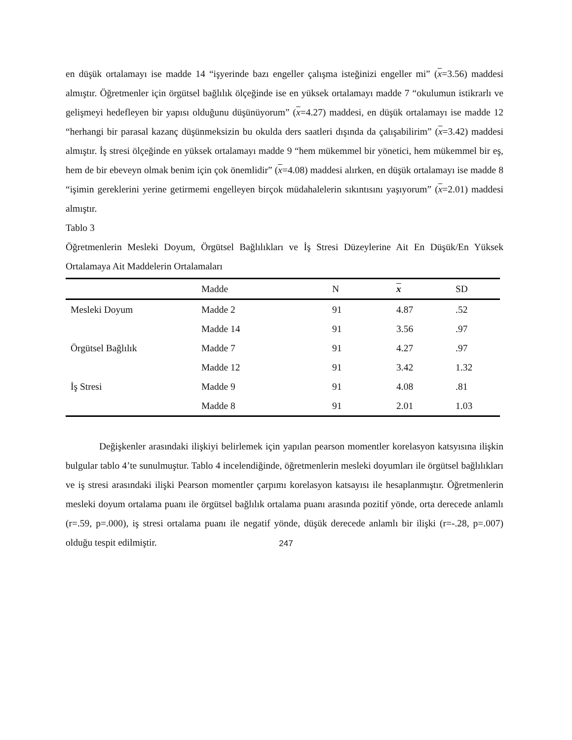en düşük ortalamayı ise madde 14 “işyerinde bazı engeller çalışma isteğinizi engeller mi” (x=3.56) maddesi almıştır. Öğretmenler için örgütsel bağlılık ölçeğinde ise en yüksek ortalamayı madde 7 “okulumun istikrarlı ve gelişmeyi hedefleyen bir yapısı olduğunu düşünüyorum” (x=4.27) maddesi, en düşük ortalamayı ise madde 12 “herhangi bir parasal kazanç düşünmeksizin bu okulda ders saatleri dışında da çalışabilirim” (x=3.42) maddesi almıştır. İş stresi ölçeğinde en yüksek ortalamayı madde 9 “hem mükemmel bir yönetici, hem mükemmel bir eş, hem de bir ebeveyn olmak benim için çok önemlidir” (x=4.08) maddesi alırken, en düşük ortalamayı ise madde 8 “işimin gereklerini yerine getirmemi engelleyen birçok müdahalelerin sıkıntısını yaşıyorum” (x=2.01) maddesi almıştır.
Tablo 3
Öğretmenlerin Mesleki Doyum, Örgütsel Bağlılıkları ve İş Stresi Düzeylerine Ait En Düşük/En Yüksek Ortalamaya Ait Maddelerin Ortalamaları
| | Madde | N | x | SD |
| --- | --- | --- | --- | --- |
| Mesleki Doyum | Madde 2 | 91 | 4.87 | .52 |
| | Madde 14 | 91 | 3.56 | .97 |
| Örgütsel Bağlılık | Madde 7 | 91 | 4.27 | .97 |
| | Madde 12 | 91 | 3.42 | 1.32 |
| İş Stresi | Madde 9 | 91 | 4.08 | .81 |
| | Madde 8 | 91 | 2.01 | 1.03 |
Değişkenler arasındaki ilişkiyi belirlemek için yapılan pearson momentler korelasyon katsyısına ilişkin bulgular tablo 4’te sunulmuştur. Tablo 4 incelendiğinde, öğretmenlerin mesleki doyumları ile örgütsel bağlılıkları ve iş stresi arasındaki ilişki Pearson momentler çarpımı korelasyon katsayısı ile hesaplanmıştır. Öğretmenlerin mesleki doyum ortalama puanı ile örgütsel bağlılık ortalama puanı arasında pozitif yönde, orta derecede anlamlı (r=.59, p=.000), iş stresi ortalama puanı ile negatif yönde, düşük derecede anlamlı bir ilişki (r=-.28, p=.007) olduğu tespit edilmiştir.
247